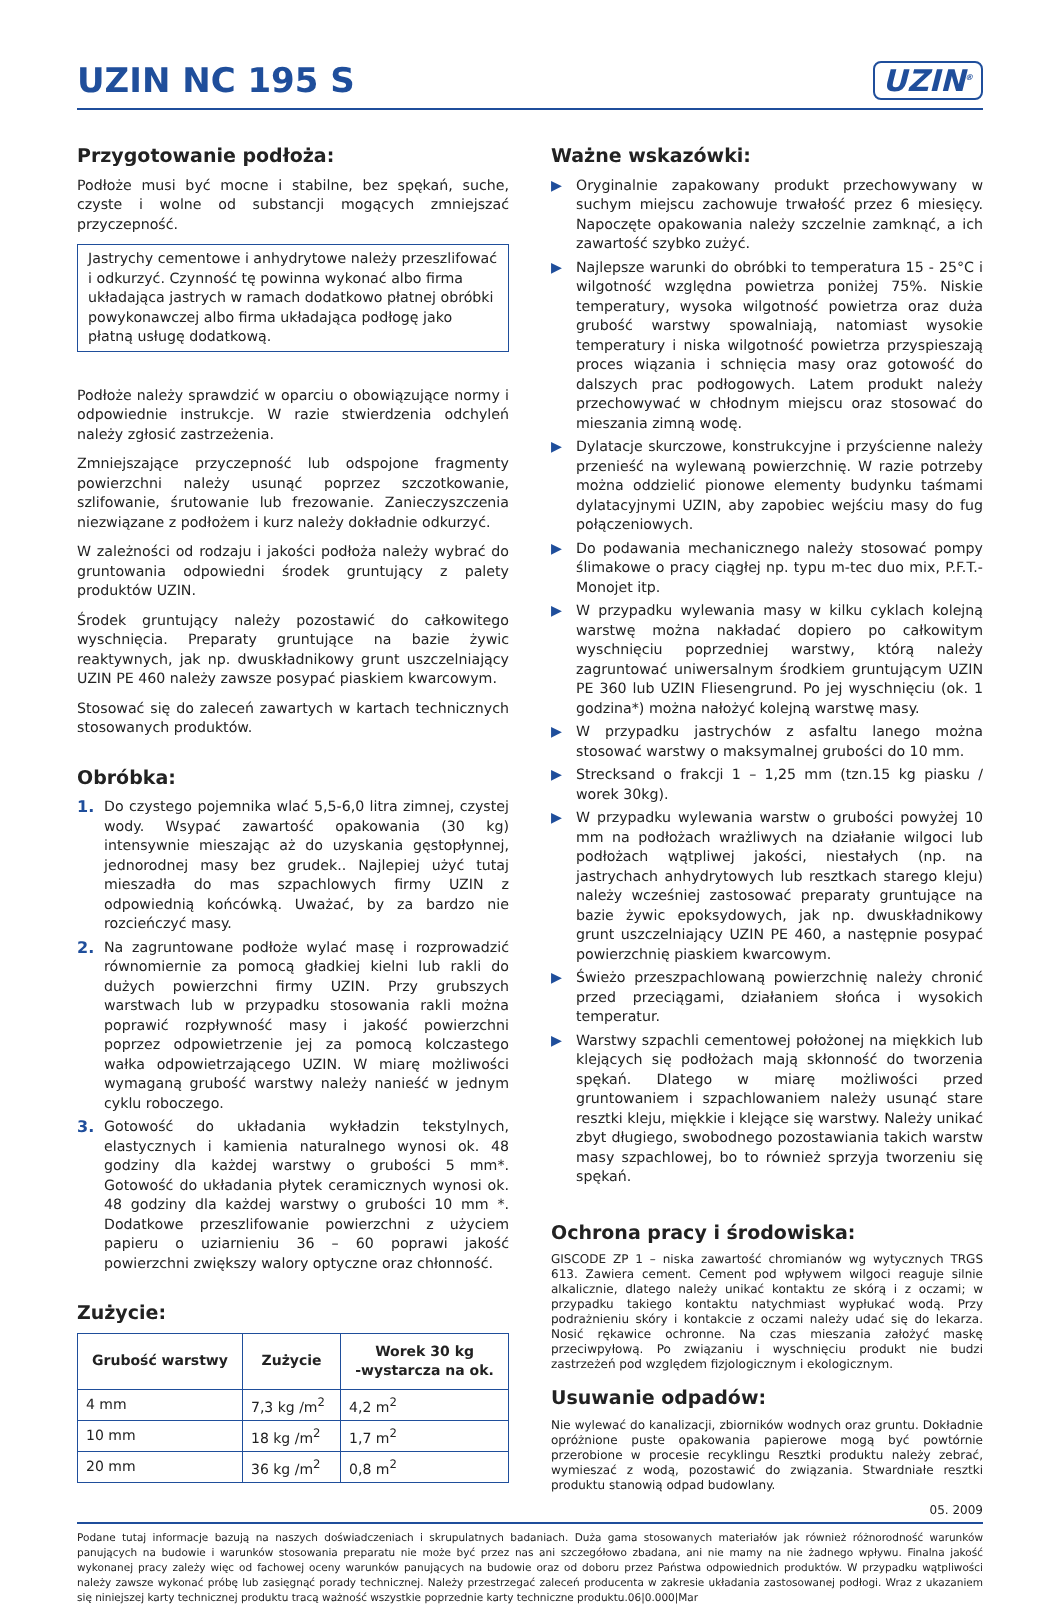UZIN NC 195 S
UZIN<sup>®</sup>
Przygotowanie podłoża:
Podłoże musi być mocne i stabilne, bez spękań, suche, czyste i wolne od substancji mogących zmniejszać przyczepność.
Jastrychy cementowe i anhydrytowe należy przeszlifować i odkurzyć. Czynność tę powinna wykonać albo firma układająca jastrych w ramach dodatkowo płatnej obróbki powykonawczej albo firma układająca podłogę jako płatną usługę dodatkową.
Podłoże należy sprawdzić w oparciu o obowiązujące normy i odpowiednie instrukcje. W razie stwierdzenia odchyleń należy zgłosić zastrzeżenia.
Zmniejszające przyczepność lub odspojone fragmenty powierzchni należy usunąć poprzez szczotkowanie, szlifowanie, śrutowanie lub frezowanie. Zanieczyszczenia niezwiązane z podłożem i kurz należy dokładnie odkurzyć.
W zależności od rodzaju i jakości podłoża należy wybrać do gruntowania odpowiedni środek gruntujący z palety produktów UZIN.
Środek gruntujący należy pozostawić do całkowitego wyschnięcia. Preparaty gruntujące na bazie żywic reaktywnych, jak np. dwuskładnikowy grunt uszczelniający UZIN PE 460 należy zawsze posypać piaskiem kwarcowym.
Stosować się do zaleceń zawartych w kartach technicznych stosowanych produktów.
Obróbka:
1. Do czystego pojemnika wlać 5,5-6,0 litra zimnej, czystej wody. Wsypać zawartość opakowania (30 kg) intensywnie mieszając aż do uzyskania gęstopłynnej, jednorodnej masy bez grudek.. Najlepiej użyć tutaj mieszadła do mas szpachlowych firmy UZIN z odpowiednią końcówką. Uważać, by za bardzo nie rozcieńczyć masy.
2. Na zagruntowane podłoże wylać masę i rozprowadzić równomiernie za pomocą gładkiej kielni lub rakli do dużych powierzchni firmy UZIN. Przy grubszych warstwach lub w przypadku stosowania rakli można poprawić rozpływność masy i jakość powierzchni poprzez odpowietrzenie jej za pomocą kolczastego wałka odpowietrzającego UZIN. W miarę możliwości wymaganą grubość warstwy należy nanieść w jednym cyklu roboczego.
3. Gotowość do układania wykładzin tekstylnych, elastycznych i kamienia naturalnego wynosi ok. 48 godziny dla każdej warstwy o grubości 5 mm*. Gotowość do układania płytek ceramicznych wynosi ok. 48 godziny dla każdej warstwy o grubości 10 mm *. Dodatkowe przeszlifowanie powierzchni z użyciem papieru o uziarnieniu 36 – 60 poprawi jakość powierzchni zwiększy walory optyczne oraz chłonność.
Zużycie:
| Grubość warstwy | Zużycie | Worek 30 kg -wystarcza na ok. |
| --- | --- | --- |
| 4 mm | 7,3 kg /m<sup>2</sup> | 4,2 m<sup>2</sup> |
| 10 mm | 18 kg /m<sup>2</sup> | 1,7 m<sup>2</sup> |
| 20 mm | 36 kg /m<sup>2</sup> | 0,8 m<sup>2</sup> |
Ważne wskazówki:
▶ Oryginalnie zapakowany produkt przechowywany w suchym miejscu zachowuje trwałość przez 6 miesięcy. Napoczęte opakowania należy szczelnie zamknąć, a ich zawartość szybko zużyć.
▶ Najlepsze warunki do obróbki to temperatura 15 - 25°C i wilgotność względna powietrza poniżej 75%. Niskie temperatury, wysoka wilgotność powietrza oraz duża grubość warstwy spowalniają, natomiast wysokie temperatury i niska wilgotność powietrza przyspieszają proces wiązania i schnięcia masy oraz gotowość do dalszych prac podłogowych. Latem produkt należy przechowywać w chłodnym miejscu oraz stosować do mieszania zimną wodę.
▶ Dylatacje skurczowe, konstrukcyjne i przyścienne należy przenieść na wylewaną powierzchnię. W razie potrzeby można oddzielić pionowe elementy budynku taśmami dylatacyjnymi UZIN, aby zapobiec wejściu masy do fug połączeniowych.
▶ Do podawania mechanicznego należy stosować pompy ślimakowe o pracy ciągłej np. typu m-tec duo mix, P.F.T.- Monojet itp.
▶ W przypadku wylewania masy w kilku cyklach kolejną warstwę można nakładać dopiero po całkowitym wyschnięciu poprzedniej warstwy, którą należy zagruntować uniwersalnym środkiem gruntującym UZIN PE 360 lub UZIN Fliesengrund. Po jej wyschnięciu (ok. 1 godzina*) można nałożyć kolejną warstwę masy.
▶ W przypadku jastrychów z asfaltu lanego można stosować warstwy o maksymalnej grubości do 10 mm.
▶ Strecksand o frakcji 1 – 1,25 mm (tzn.15 kg piasku / worek 30kg).
▶ W przypadku wylewania warstw o grubości powyżej 10 mm na podłożach wrażliwych na działanie wilgoci lub podłożach wątpliwej jakości, niestałych (np. na jastrychach anhydrytowych lub resztkach starego kleju) należy wcześniej zastosować preparaty gruntujące na bazie żywic epoksydowych, jak np. dwuskładnikowy grunt uszczelniający UZIN PE 460, a następnie posypać powierzchnię piaskiem kwarcowym.
▶ Świeżo przeszpachlowaną powierzchnię należy chronić przed przeciągami, działaniem słońca i wysokich temperatur.
▶ Warstwy szpachli cementowej położonej na miękkich lub klejących się podłożach mają skłonność do tworzenia spękań. Dlatego w miarę możliwości przed gruntowaniem i szpachlowaniem należy usunąć stare resztki kleju, miękkie i klejące się warstwy. Należy unikać zbyt długiego, swobodnego pozostawiania takich warstw masy szpachlowej, bo to również sprzyja tworzeniu się spękań.
Ochrona pracy i środowiska:
GISCODE ZP 1 – niska zawartość chromianów wg wytycznych TRGS 613. Zawiera cement. Cement pod wpływem wilgoci reaguje silnie alkalicznie, dlatego należy unikać kontaktu ze skórą i z oczami; w przypadku takiego kontaktu natychmiast wypłukać wodą. Przy podrażnieniu skóry i kontakcie z oczami należy udać się do lekarza. Nosić rękawice ochronne. Na czas mieszania założyć maskę przeciwpyłową. Po związaniu i wyschnięciu produkt nie budzi zastrzeżeń pod względem fizjologicznym i ekologicznym.
Usuwanie odpadów:
Nie wylewać do kanalizacji, zbiorników wodnych oraz gruntu. Dokładnie opróżnione puste opakowania papierowe mogą być powtórnie przerobione w procesie recyklingu Resztki produktu należy zebrać, wymieszać z wodą, pozostawić do związania. Stwardniałe resztki produktu stanowią odpad budowlany.
05. 2009
Podane tutaj informacje bazują na naszych doświadczeniach i skrupulatnych badaniach. Duża gama stosowanych materiałów jak również różnorodność warunków panujących na budowie i warunków stosowania preparatu nie może być przez nas ani szczegółowo zbadana, ani nie mamy na nie żadnego wpływu. Finalna jakość wykonanej pracy zależy więc od fachowej oceny warunków panujących na budowie oraz od doboru przez Państwa odpowiednich produktów. W przypadku wątpliwości należy zawsze wykonać próbę lub zasięgnąć porady technicznej. Należy przestrzegać zaleceń producenta w zakresie układania zastosowanej podłogi. Wraz z ukazaniem się niniejszej karty technicznej produktu tracą ważność wszystkie poprzednie karty techniczne produktu.06|0.000|Mar